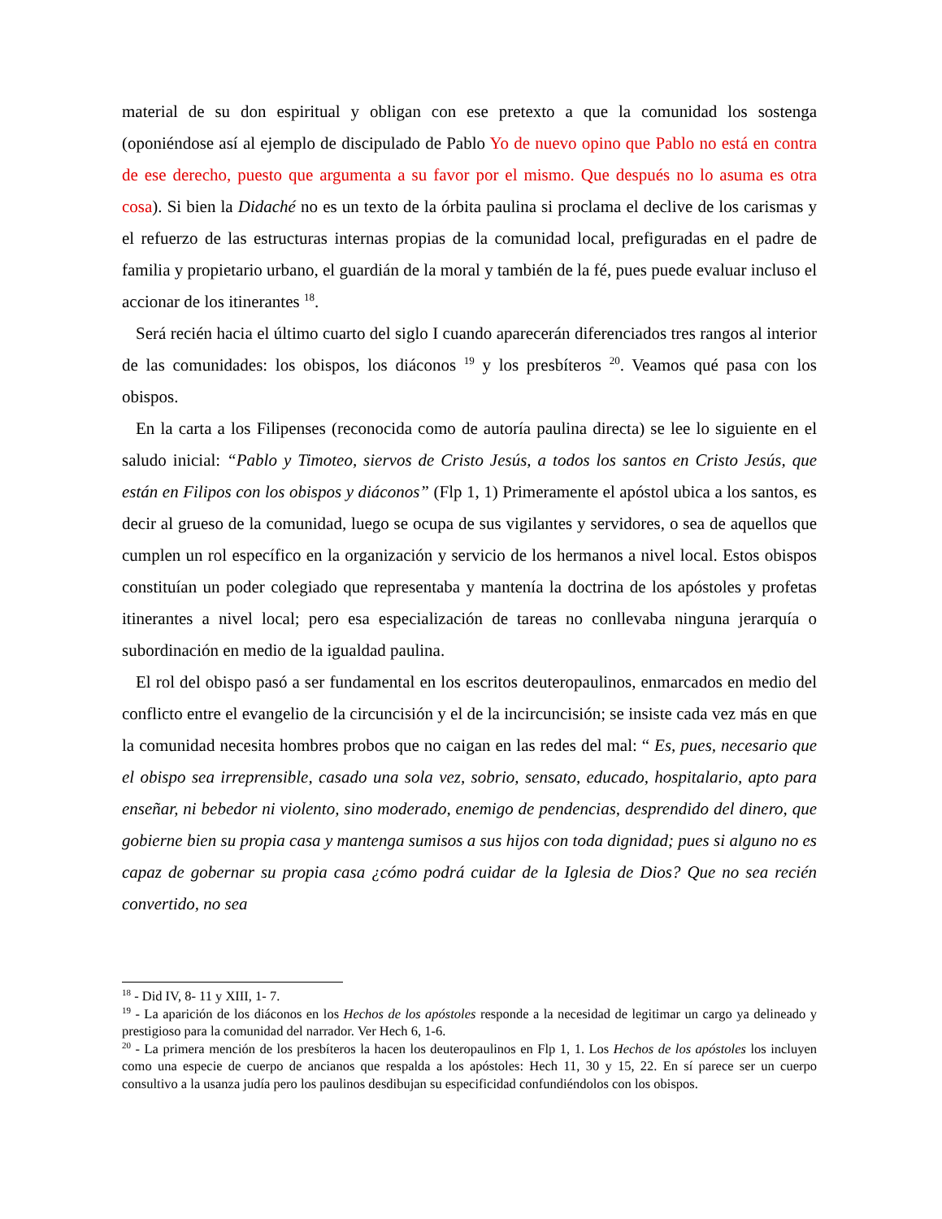material de su don espiritual y obligan con ese pretexto a que la comunidad los sostenga (oponiéndose así al ejemplo de discipulado de Pablo Yo de nuevo opino que Pablo no está en contra de ese derecho, puesto que argumenta a su favor por el mismo. Que después no lo asuma es otra cosa). Si bien la Didaché no es un texto de la órbita paulina si proclama el declive de los carismas y el refuerzo de las estructuras internas propias de la comunidad local, prefiguradas en el padre de familia y propietario urbano, el guardián de la moral y también de la fé, pues puede evaluar incluso el accionar de los itinerantes <sup>18</sup>.
Será recién hacia el último cuarto del siglo I cuando aparecerán diferenciados tres rangos al interior de las comunidades: los obispos, los diáconos <sup>19</sup> y los presbíteros <sup>20</sup>. Veamos qué pasa con los obispos.
En la carta a los Filipenses (reconocida como de autoría paulina directa) se lee lo siguiente en el saludo inicial: “Pablo y Timoteo, siervos de Cristo Jesús, a todos los santos en Cristo Jesús, que están en Filipos con los obispos y diáconos” (Flp 1, 1) Primeramente el apóstol ubica a los santos, es decir al grueso de la comunidad, luego se ocupa de sus vigilantes y servidores, o sea de aquellos que cumplen un rol específico en la organización y servicio de los hermanos a nivel local. Estos obispos constituían un poder colegiado que representaba y mantenía la doctrina de los apóstoles y profetas itinerantes a nivel local; pero esa especialización de tareas no conllevaba ninguna jerarquía o subordinación en medio de la igualdad paulina.
El rol del obispo pasó a ser fundamental en los escritos deuteropaulinos, enmarcados en medio del conflicto entre el evangelio de la circuncisión y el de la incircuncisión; se insiste cada vez más en que la comunidad necesita hombres probos que no caigan en las redes del mal: “ Es, pues, necesario que el obispo sea irreprensible, casado una sola vez, sobrio, sensato, educado, hospitalario, apto para enseñar, ni bebedor ni violento, sino moderado, enemigo de pendencias, desprendido del dinero, que gobierne bien su propia casa y mantenga sumisos a sus hijos con toda dignidad; pues si alguno no es capaz de gobernar su propia casa ¿cómo podrá cuidar de la Iglesia de Dios? Que no sea recién convertido, no sea
<sup>18</sup> - Did IV, 8- 11 y XIII, 1- 7.
<sup>19</sup> - La aparición de los diáconos en los Hechos de los apóstoles responde a la necesidad de legitimar un cargo ya delineado y prestigioso para la comunidad del narrador. Ver Hech 6, 1-6.
<sup>20</sup> - La primera mención de los presbíteros la hacen los deuteropaulinos en Flp 1, 1. Los Hechos de los apóstoles los incluyen como una especie de cuerpo de ancianos que respalda a los apóstoles: Hech 11, 30 y 15, 22. En sí parece ser un cuerpo consultivo a la usanza judía pero los paulinos desdibujan su especificidad confundiéndolos con los obispos.